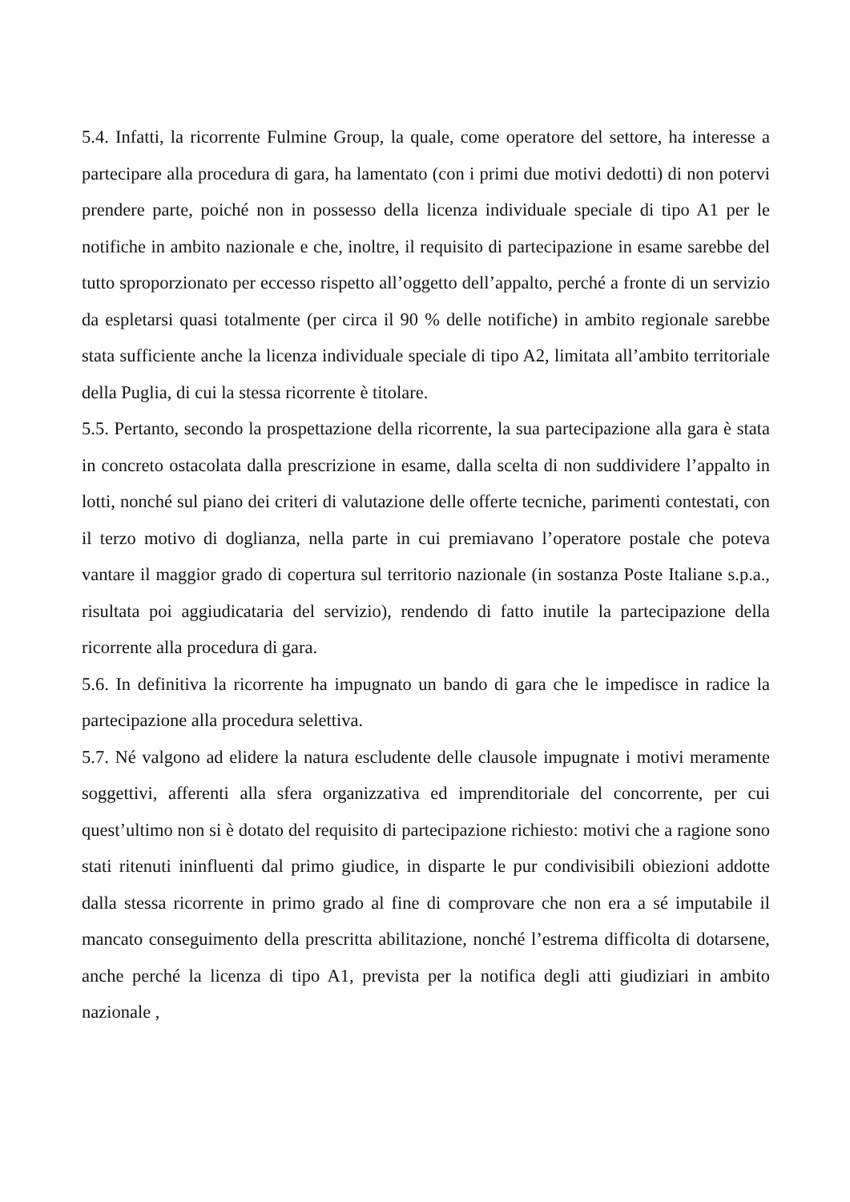5.4. Infatti, la ricorrente Fulmine Group, la quale, come operatore del settore, ha interesse a partecipare alla procedura di gara, ha lamentato (con i primi due motivi dedotti) di non potervi prendere parte, poiché non in possesso della licenza individuale speciale di tipo A1 per le notifiche in ambito nazionale e che, inoltre, il requisito di partecipazione in esame sarebbe del tutto sproporzionato per eccesso rispetto all’oggetto dell’appalto, perché a fronte di un servizio da espletarsi quasi totalmente (per circa il 90 % delle notifiche) in ambito regionale sarebbe stata sufficiente anche la licenza individuale speciale di tipo A2, limitata all’ambito territoriale della Puglia, di cui la stessa ricorrente è titolare.
5.5. Pertanto, secondo la prospettazione della ricorrente, la sua partecipazione alla gara è stata in concreto ostacolata dalla prescrizione in esame, dalla scelta di non suddividere l’appalto in lotti, nonché sul piano dei criteri di valutazione delle offerte tecniche, parimenti contestati, con il terzo motivo di doglianza, nella parte in cui premiavano l’operatore postale che poteva vantare il maggior grado di copertura sul territorio nazionale (in sostanza Poste Italiane s.p.a., risultata poi aggiudicataria del servizio), rendendo di fatto inutile la partecipazione della ricorrente alla procedura di gara.
5.6. In definitiva la ricorrente ha impugnato un bando di gara che le impedisce in radice la partecipazione alla procedura selettiva.
5.7. Né valgono ad elidere la natura escludente delle clausole impugnate i motivi meramente soggettivi, afferenti alla sfera organizzativa ed imprenditoriale del concorrente, per cui quest’ultimo non si è dotato del requisito di partecipazione richiesto: motivi che a ragione sono stati ritenuti ininfluenti dal primo giudice, in disparte le pur condivisibili obiezioni addotte dalla stessa ricorrente in primo grado al fine di comprovare che non era a sé imputabile il mancato conseguimento della prescritta abilitazione, nonché l’estrema difficolta di dotarsene, anche perché la licenza di tipo A1, prevista per la notifica degli atti giudiziari in ambito nazionale ,